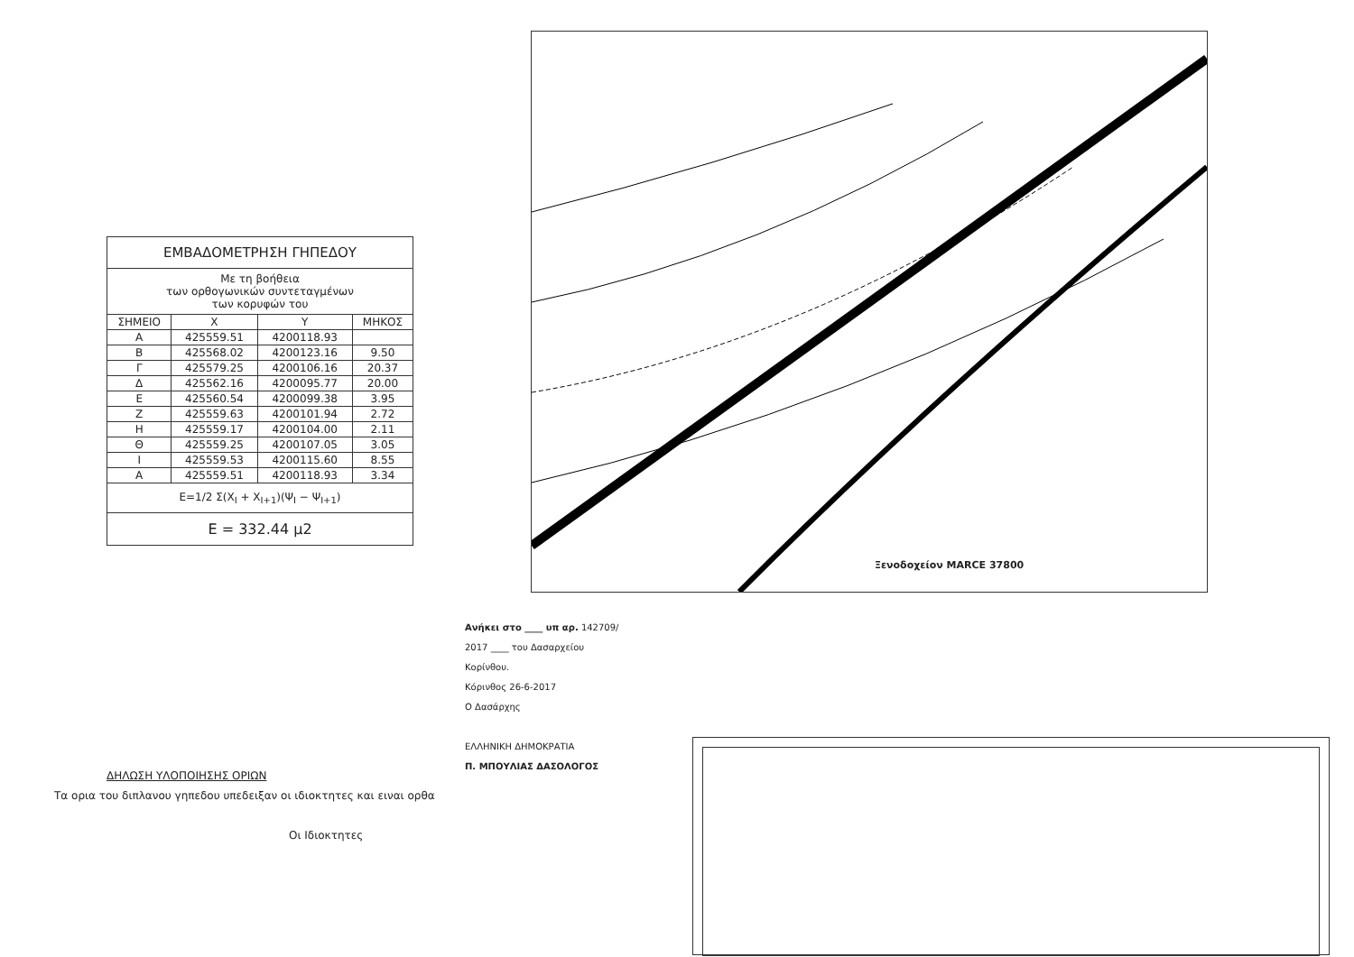| ΕΜΒΑΔΟΜΕΤΡΗΣΗ ΓΗΠΕΔΟΥ | | | |
| --- | --- | --- | --- |
| Με τη βοήθεια των ορθογωνικών συντεταγμένων των κορυφών του | | | |
| ΣΗΜΕΙΟ | X | Y | ΜΗΚΟΣ |
| Α | 425559.51 | 4200118.93 | |
| Β | 425568.02 | 4200123.16 | 9.50 |
| Γ | 425579.25 | 4200106.16 | 20.37 |
| Δ | 425562.16 | 4200095.77 | 20.00 |
| Ε | 425560.54 | 4200099.38 | 3.95 |
| Ζ | 425559.63 | 4200101.94 | 2.72 |
| Η | 425559.17 | 4200104.00 | 2.11 |
| Θ | 425559.25 | 4200107.05 | 3.05 |
| Ι | 425559.53 | 4200115.60 | 8.55 |
| Α | 425559.51 | 4200118.93 | 3.34 |
| Ε=1/2 Σ(X<sub>Ι</sub> + X<sub>Ι+1</sub>)(Ψ<sub>Ι</sub> − Ψ<sub>Ι+1</sub>) | | | |
| Ε = 332.44 μ2 | | | |
Ξενοδοχείον MARCE 37800
Ανήκει στο ____ υπ αρ. 142709/
2017 ____ του Δασαρχείου
Κορίνθου.
Κόρινθος 26-6-2017
Ο Δασάρχης
ΕΛΛΗΝΙΚΗ ΔΗΜΟΚΡΑΤΙΑ
Π. ΜΠΟΥΛΙΑΣ ΔΑΣΟΛΟΓΟΣ
ΔΗΛΩΣΗ ΥΛΟΠΟΙΗΣΗΣ ΟΡΙΩΝ
Τα ορια του διπλανου γηπεδου υπεδειξαν οι ιδιοκτητες και ειναι ορθα
Οι Ιδιοκτητες